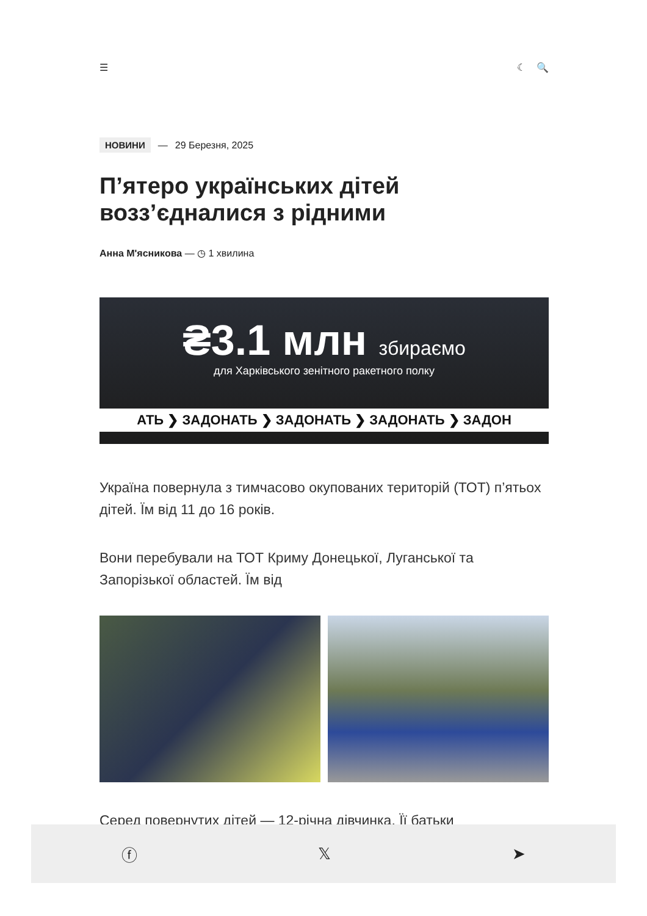☰ ☾ 🔍
НОВИНИ — 29 Березня, 2025
П’ятеро українських дітей возз’єдналися з рідними
Анна М'ясникова — ◷ 1 хвилина
₴3.1 млн збираємо
для Харківського зенітного ракетного полку
АТЬ ❯ ЗАДОНАТЬ ❯ ЗАДОНАТЬ ❯ ЗАДОНАТЬ ❯ ЗАДОН
Україна повернула з тимчасово окупованих територій (ТОТ) п’ятьох дітей. Їм від 11 до 16 років.
Вони перебували на ТОТ Криму Донецької, Луганської та Запорізької областей. Їм від
Серед повернутих дітей — 12-річна дівчинка. Її батьки
ⓕ 𝕏 ➤